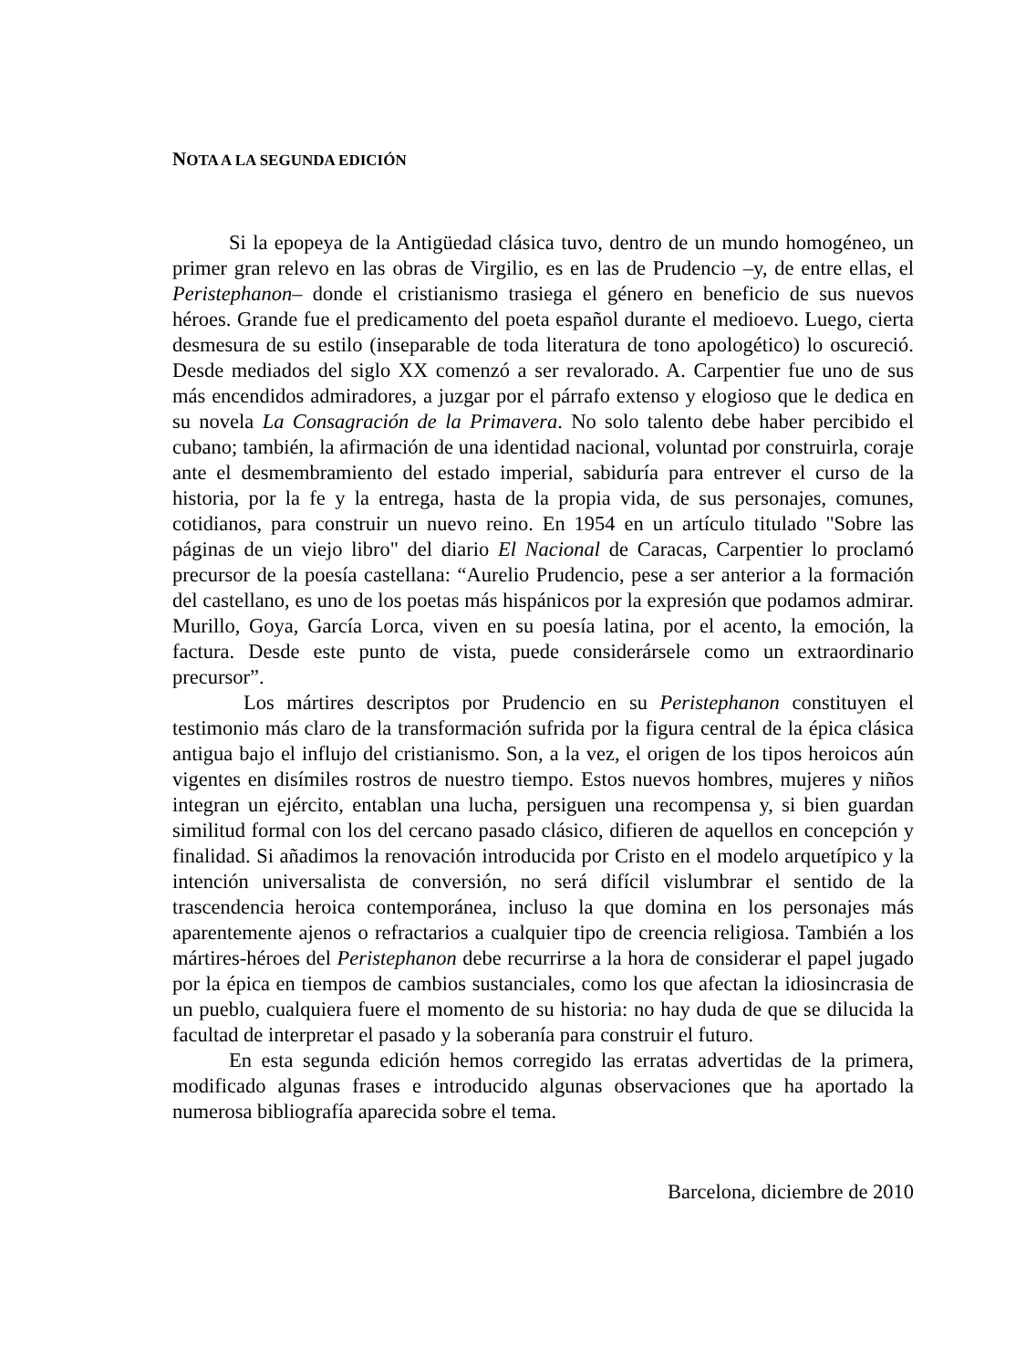NOTA A LA SEGUNDA EDICIÓN
Si la epopeya de la Antigüedad clásica tuvo, dentro de un mundo homogéneo, un primer gran relevo en las obras de Virgilio, es en las de Prudencio –y, de entre ellas, el Peristephanon– donde el cristianismo trasiega el género en beneficio de sus nuevos héroes. Grande fue el predicamento del poeta español durante el medioevo. Luego, cierta desmesura de su estilo (inseparable de toda literatura de tono apologético) lo oscureció. Desde mediados del siglo XX comenzó a ser revalorado. A. Carpentier fue uno de sus más encendidos admiradores, a juzgar por el párrafo extenso y elogioso que le dedica en su novela La Consagración de la Primavera. No solo talento debe haber percibido el cubano; también, la afirmación de una identidad nacional, voluntad por construirla, coraje ante el desmembramiento del estado imperial, sabiduría para entrever el curso de la historia, por la fe y la entrega, hasta de la propia vida, de sus personajes, comunes, cotidianos, para construir un nuevo reino. En 1954 en un artículo titulado "Sobre las páginas de un viejo libro" del diario El Nacional de Caracas, Carpentier lo proclamó precursor de la poesía castellana: “Aurelio Prudencio, pese a ser anterior a la formación del castellano, es uno de los poetas más hispánicos por la expresión que podamos admirar. Murillo, Goya, García Lorca, viven en su poesía latina, por el acento, la emoción, la factura. Desde este punto de vista, puede considerársele como un extraordinario precursor”.
Los mártires descriptos por Prudencio en su Peristephanon constituyen el testimonio más claro de la transformación sufrida por la figura central de la épica clásica antigua bajo el influjo del cristianismo. Son, a la vez, el origen de los tipos heroicos aún vigentes en disímiles rostros de nuestro tiempo. Estos nuevos hombres, mujeres y niños integran un ejército, entablan una lucha, persiguen una recompensa y, si bien guardan similitud formal con los del cercano pasado clásico, difieren de aquellos en concepción y finalidad. Si añadimos la renovación introducida por Cristo en el modelo arquetípico y la intención universalista de conversión, no será difícil vislumbrar el sentido de la trascendencia heroica contemporánea, incluso la que domina en los personajes más aparentemente ajenos o refractarios a cualquier tipo de creencia religiosa. También a los mártires-héroes del Peristephanon debe recurrirse a la hora de considerar el papel jugado por la épica en tiempos de cambios sustanciales, como los que afectan la idiosincrasia de un pueblo, cualquiera fuere el momento de su historia: no hay duda de que se dilucida la facultad de interpretar el pasado y la soberanía para construir el futuro.
En esta segunda edición hemos corregido las erratas advertidas de la primera, modificado algunas frases e introducido algunas observaciones que ha aportado la numerosa bibliografía aparecida sobre el tema.
Barcelona, diciembre de 2010